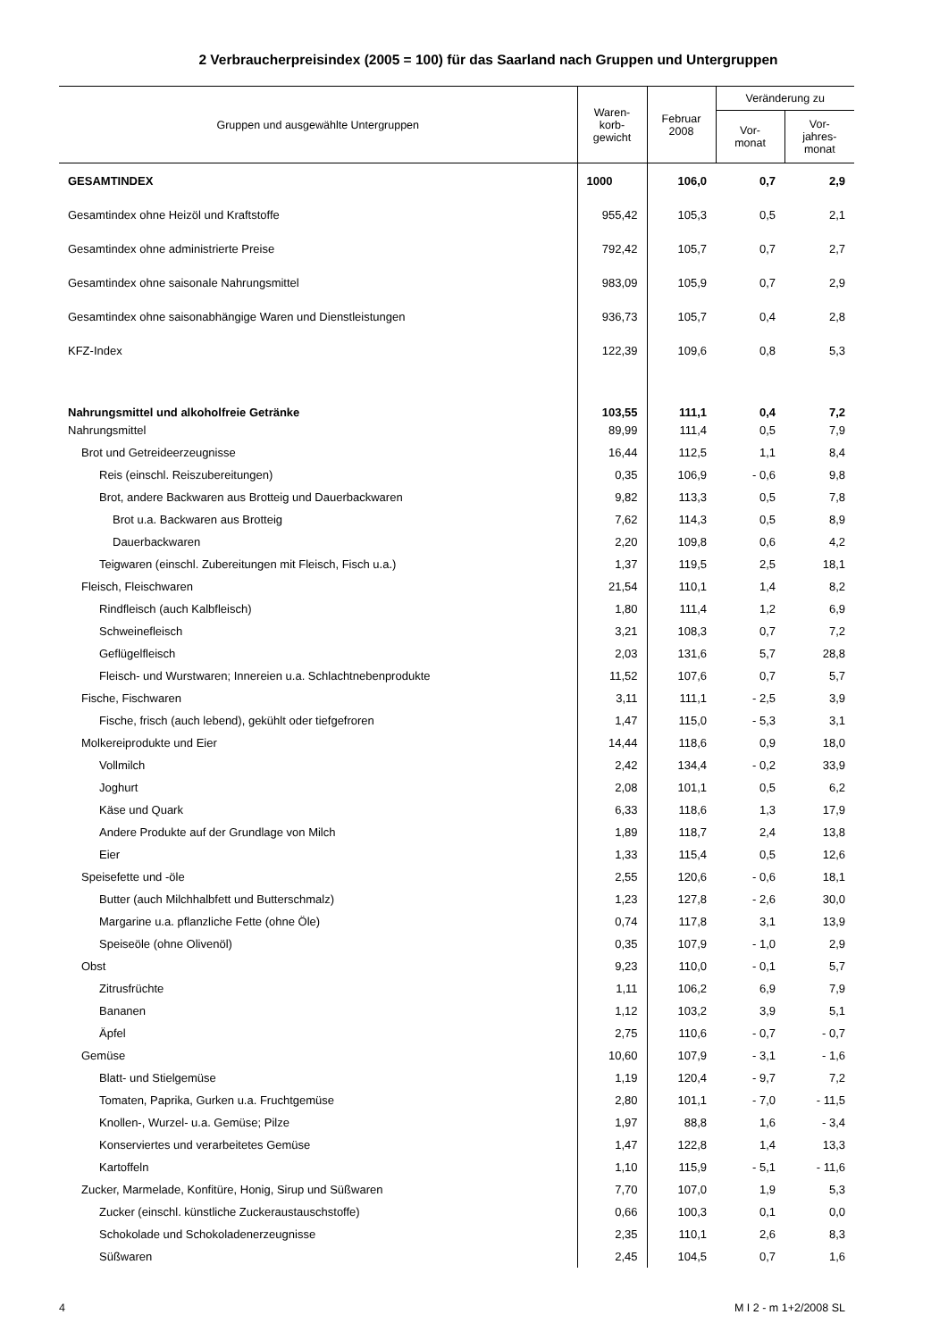2 Verbraucherpreisindex (2005 = 100) für das Saarland nach Gruppen und Untergruppen
| Gruppen und ausgewählte Untergruppen | Waren- korb- gewicht | Februar 2008 | Veränderung zu | |
| --- | --- | --- | --- | --- |
| | | | Vor- monat | Vor- jahres- monat |
| GESAMTINDEX | 1000 | 106,0 | 0,7 | 2,9 |
| Gesamtindex ohne Heizöl und Kraftstoffe | 955,42 | 105,3 | 0,5 | 2,1 |
| Gesamtindex ohne administrierte Preise | 792,42 | 105,7 | 0,7 | 2,7 |
| Gesamtindex ohne saisonale Nahrungsmittel | 983,09 | 105,9 | 0,7 | 2,9 |
| Gesamtindex ohne saisonabhängige Waren und Dienstleistungen | 936,73 | 105,7 | 0,4 | 2,8 |
| KFZ-Index | 122,39 | 109,6 | 0,8 | 5,3 |
| Nahrungsmittel und alkoholfreie Getränke | 103,55 | 111,1 | 0,4 | 7,2 |
| Nahrungsmittel | 89,99 | 111,4 | 0,5 | 7,9 |
| Brot und Getreideerzeugnisse | 16,44 | 112,5 | 1,1 | 8,4 |
| Reis (einschl. Reiszubereitungen) | 0,35 | 106,9 | - 0,6 | 9,8 |
| Brot, andere Backwaren aus Brotteig und Dauerbackwaren | 9,82 | 113,3 | 0,5 | 7,8 |
| Brot u.a. Backwaren aus Brotteig | 7,62 | 114,3 | 0,5 | 8,9 |
| Dauerbackwaren | 2,20 | 109,8 | 0,6 | 4,2 |
| Teigwaren (einschl. Zubereitungen mit Fleisch, Fisch u.a.) | 1,37 | 119,5 | 2,5 | 18,1 |
| Fleisch, Fleischwaren | 21,54 | 110,1 | 1,4 | 8,2 |
| Rindfleisch (auch Kalbfleisch) | 1,80 | 111,4 | 1,2 | 6,9 |
| Schweinefleisch | 3,21 | 108,3 | 0,7 | 7,2 |
| Geflügelfleisch | 2,03 | 131,6 | 5,7 | 28,8 |
| Fleisch- und Wurstwaren; Innereien u.a. Schlachtnebenprodukte | 11,52 | 107,6 | 0,7 | 5,7 |
| Fische, Fischwaren | 3,11 | 111,1 | - 2,5 | 3,9 |
| Fische, frisch (auch lebend), gekühlt oder tiefgefroren | 1,47 | 115,0 | - 5,3 | 3,1 |
| Molkereiprodukte und Eier | 14,44 | 118,6 | 0,9 | 18,0 |
| Vollmilch | 2,42 | 134,4 | - 0,2 | 33,9 |
| Joghurt | 2,08 | 101,1 | 0,5 | 6,2 |
| Käse und Quark | 6,33 | 118,6 | 1,3 | 17,9 |
| Andere Produkte auf der Grundlage von Milch | 1,89 | 118,7 | 2,4 | 13,8 |
| Eier | 1,33 | 115,4 | 0,5 | 12,6 |
| Speisefette und -öle | 2,55 | 120,6 | - 0,6 | 18,1 |
| Butter (auch Milchhalbfett und Butterschmalz) | 1,23 | 127,8 | - 2,6 | 30,0 |
| Margarine u.a. pflanzliche Fette (ohne Öle) | 0,74 | 117,8 | 3,1 | 13,9 |
| Speiseöle (ohne Olivenöl) | 0,35 | 107,9 | - 1,0 | 2,9 |
| Obst | 9,23 | 110,0 | - 0,1 | 5,7 |
| Zitrusfrüchte | 1,11 | 106,2 | 6,9 | 7,9 |
| Bananen | 1,12 | 103,2 | 3,9 | 5,1 |
| Äpfel | 2,75 | 110,6 | - 0,7 | - 0,7 |
| Gemüse | 10,60 | 107,9 | - 3,1 | - 1,6 |
| Blatt- und Stielgemüse | 1,19 | 120,4 | - 9,7 | 7,2 |
| Tomaten, Paprika, Gurken u.a. Fruchtgemüse | 2,80 | 101,1 | - 7,0 | - 11,5 |
| Knollen-, Wurzel- u.a. Gemüse; Pilze | 1,97 | 88,8 | 1,6 | - 3,4 |
| Konserviertes und verarbeitetes Gemüse | 1,47 | 122,8 | 1,4 | 13,3 |
| Kartoffeln | 1,10 | 115,9 | - 5,1 | - 11,6 |
| Zucker, Marmelade, Konfitüre, Honig, Sirup und Süßwaren | 7,70 | 107,0 | 1,9 | 5,3 |
| Zucker (einschl. künstliche Zuckeraustauschstoffe) | 0,66 | 100,3 | 0,1 | 0,0 |
| Schokolade und Schokoladenerzeugnisse | 2,35 | 110,1 | 2,6 | 8,3 |
| Süßwaren | 2,45 | 104,5 | 0,7 | 1,6 |
4 M I 2 - m 1+2/2008 SL